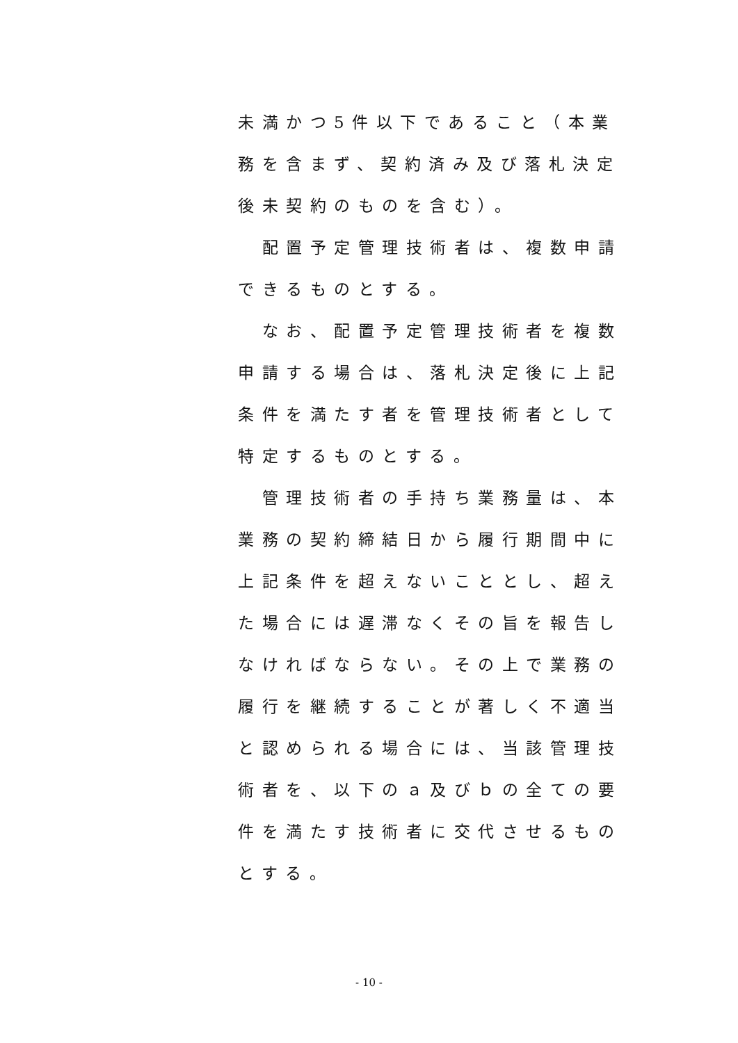未満かつ5件以下であること（本業務を含まず、契約済み及び落札決定後未契約のものを含む）。
　配置予定管理技術者は、複数申請できるものとする。
　なお、配置予定管理技術者を複数申請する場合は、落札決定後に上記条件を満たす者を管理技術者として特定するものとする。
　管理技術者の手持ち業務量は、本業務の契約締結日から履行期間中に上記条件を超えないこととし、超えた場合には遅滞なくその旨を報告しなければならない。その上で業務の履行を継続することが著しく不適当と認められる場合には、当該管理技術者を、以下のａ及びｂの全ての要件を満たす技術者に交代させるものとする。
- 10 -